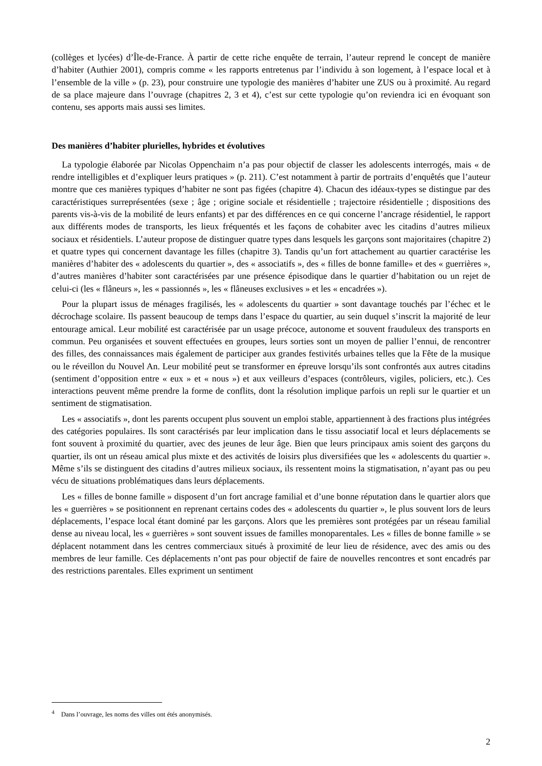(collèges et lycées) d’Île-de-France. À partir de cette riche enquête de terrain, l’auteur reprend le concept de manière d’habiter (Authier 2001), compris comme « les rapports entretenus par l’individu à son logement, à l’espace local et à l’ensemble de la ville » (p. 23), pour construire une typologie des manières d’habiter une ZUS ou à proximité. Au regard de sa place majeure dans l’ouvrage (chapitres 2, 3 et 4), c’est sur cette typologie qu’on reviendra ici en évoquant son contenu, ses apports mais aussi ses limites.
Des manières d’habiter plurielles, hybrides et évolutives
La typologie élaborée par Nicolas Oppenchaim n’a pas pour objectif de classer les adolescents interrogés, mais « de rendre intelligibles et d’expliquer leurs pratiques » (p. 211). C’est notamment à partir de portraits d’enquêtés que l’auteur montre que ces manières typiques d’habiter ne sont pas figées (chapitre 4). Chacun des idéaux-types se distingue par des caractéristiques surreprésentées (sexe ; âge ; origine sociale et résidentielle ; trajectoire résidentielle ; dispositions des parents vis-à-vis de la mobilité de leurs enfants) et par des différences en ce qui concerne l’ancrage résidentiel, le rapport aux différents modes de transports, les lieux fréquentés et les façons de cohabiter avec les citadins d’autres milieux sociaux et résidentiels. L’auteur propose de distinguer quatre types dans lesquels les garçons sont majoritaires (chapitre 2) et quatre types qui concernent davantage les filles (chapitre 3). Tandis qu’un fort attachement au quartier caractérise les manières d’habiter des « adolescents du quartier », des « associatifs », des « filles de bonne famille» et des « guerrières », d’autres manières d’habiter sont caractérisées par une présence épisodique dans le quartier d’habitation ou un rejet de celui-ci (les « flâneurs », les « passionnés », les « flâneuses exclusives » et les « encadrées »).
Pour la plupart issus de ménages fragilisés, les « adolescents du quartier » sont davantage touchés par l’échec et le décrochage scolaire. Ils passent beaucoup de temps dans l’espace du quartier, au sein duquel s’inscrit la majorité de leur entourage amical. Leur mobilité est caractérisée par un usage précoce, autonome et souvent frauduleux des transports en commun. Peu organisées et souvent effectuées en groupes, leurs sorties sont un moyen de pallier l’ennui, de rencontrer des filles, des connaissances mais également de participer aux grandes festivités urbaines telles que la Fête de la musique ou le réveillon du Nouvel An. Leur mobilité peut se transformer en épreuve lorsqu’ils sont confrontés aux autres citadins (sentiment d’opposition entre « eux » et « nous ») et aux veilleurs d’espaces (contrôleurs, vigiles, policiers, etc.). Ces interactions peuvent même prendre la forme de conflits, dont la résolution implique parfois un repli sur le quartier et un sentiment de stigmatisation.
Les « associatifs », dont les parents occupent plus souvent un emploi stable, appartiennent à des fractions plus intégrées des catégories populaires. Ils sont caractérisés par leur implication dans le tissu associatif local et leurs déplacements se font souvent à proximité du quartier, avec des jeunes de leur âge. Bien que leurs principaux amis soient des garçons du quartier, ils ont un réseau amical plus mixte et des activités de loisirs plus diversifiées que les « adolescents du quartier ». Même s’ils se distinguent des citadins d’autres milieux sociaux, ils ressentent moins la stigmatisation, n’ayant pas ou peu vécu de situations problématiques dans leurs déplacements.
Les « filles de bonne famille » disposent d’un fort ancrage familial et d’une bonne réputation dans le quartier alors que les « guerrières » se positionnent en reprenant certains codes des « adolescents du quartier », le plus souvent lors de leurs déplacements, l’espace local étant dominé par les garçons. Alors que les premières sont protégées par un réseau familial dense au niveau local, les « guerrières » sont souvent issues de familles monoparentales. Les « filles de bonne famille » se déplacent notamment dans les centres commerciaux situés à proximité de leur lieu de résidence, avec des amis ou des membres de leur famille. Ces déplacements n’ont pas pour objectif de faire de nouvelles rencontres et sont encadrés par des restrictions parentales. Elles expriment un sentiment
<sup>4</sup> Dans l’ouvrage, les noms des villes ont étés anonymisés.
2